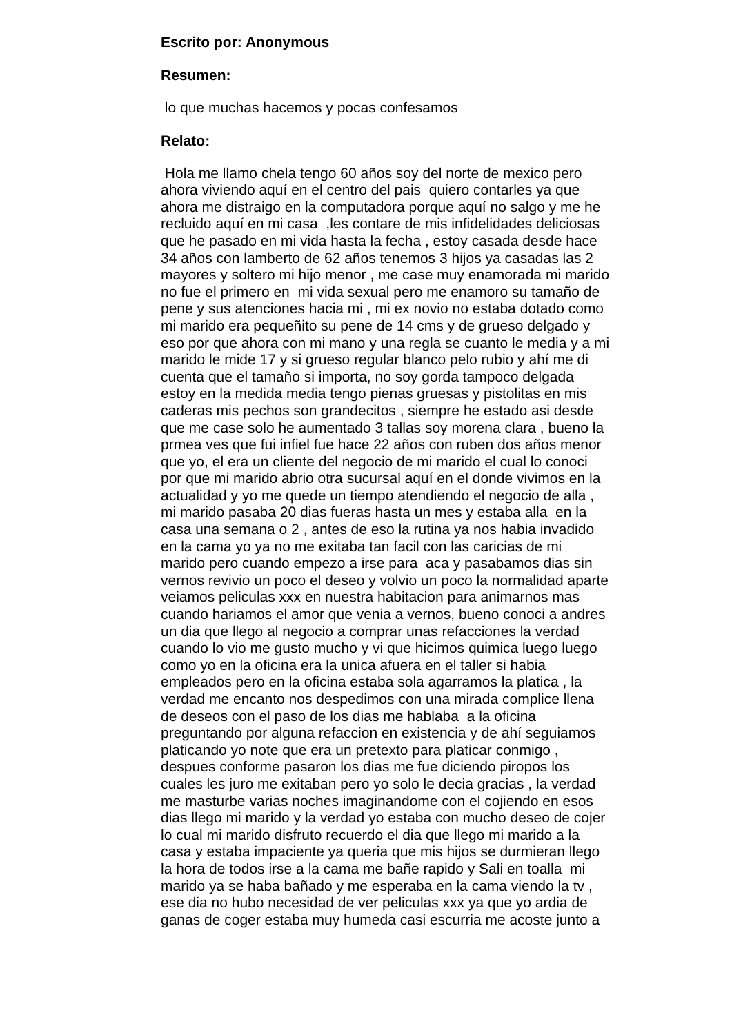Escrito por: Anonymous
Resumen:
lo que muchas hacemos y pocas confesamos
Relato:
Hola me llamo chela tengo 60 años soy del norte de mexico pero
ahora viviendo aquí en el centro del pais quiero contarles ya que
ahora me distraigo en la computadora porque aquí no salgo y me he
recluido aquí en mi casa ,les contare de mis infidelidades deliciosas
que he pasado en mi vida hasta la fecha , estoy casada desde hace
34 años con lamberto de 62 años tenemos 3 hijos ya casadas las 2
mayores y soltero mi hijo menor , me case muy enamorada mi marido
no fue el primero en mi vida sexual pero me enamoro su tamaño de
pene y sus atenciones hacia mi , mi ex novio no estaba dotado como
mi marido era pequeñito su pene de 14 cms y de grueso delgado y
eso por que ahora con mi mano y una regla se cuanto le media y a mi
marido le mide 17 y si grueso regular blanco pelo rubio y ahí me di
cuenta que el tamaño si importa, no soy gorda tampoco delgada
estoy en la medida media tengo pienas gruesas y pistolitas en mis
caderas mis pechos son grandecitos , siempre he estado asi desde
que me case solo he aumentado 3 tallas soy morena clara , bueno la
prmea ves que fui infiel fue hace 22 años con ruben dos años menor
que yo, el era un cliente del negocio de mi marido el cual lo conoci
por que mi marido abrio otra sucursal aquí en el donde vivimos en la
actualidad y yo me quede un tiempo atendiendo el negocio de alla ,
mi marido pasaba 20 dias fueras hasta un mes y estaba alla en la
casa una semana o 2 , antes de eso la rutina ya nos habia invadido
en la cama yo ya no me exitaba tan facil con las caricias de mi
marido pero cuando empezo a irse para aca y pasabamos dias sin
vernos revivio un poco el deseo y volvio un poco la normalidad aparte
veiamos peliculas xxx en nuestra habitacion para animarnos mas
cuando hariamos el amor que venia a vernos, bueno conoci a andres
un dia que llego al negocio a comprar unas refacciones la verdad
cuando lo vio me gusto mucho y vi que hicimos quimica luego luego
como yo en la oficina era la unica afuera en el taller si habia
empleados pero en la oficina estaba sola agarramos la platica , la
verdad me encanto nos despedimos con una mirada complice llena
de deseos con el paso de los dias me hablaba a la oficina
preguntando por alguna refaccion en existencia y de ahí seguiamos
platicando yo note que era un pretexto para platicar conmigo ,
despues conforme pasaron los dias me fue diciendo piropos los
cuales les juro me exitaban pero yo solo le decia gracias , la verdad
me masturbe varias noches imaginandome con el cojiendo en esos
dias llego mi marido y la verdad yo estaba con mucho deseo de cojer
lo cual mi marido disfruto recuerdo el dia que llego mi marido a la
casa y estaba impaciente ya queria que mis hijos se durmieran llego
la hora de todos irse a la cama me bañe rapido y Sali en toalla mi
marido ya se haba bañado y me esperaba en la cama viendo la tv ,
ese dia no hubo necesidad de ver peliculas xxx ya que yo ardia de
ganas de coger estaba muy humeda casi escurria me acoste junto a